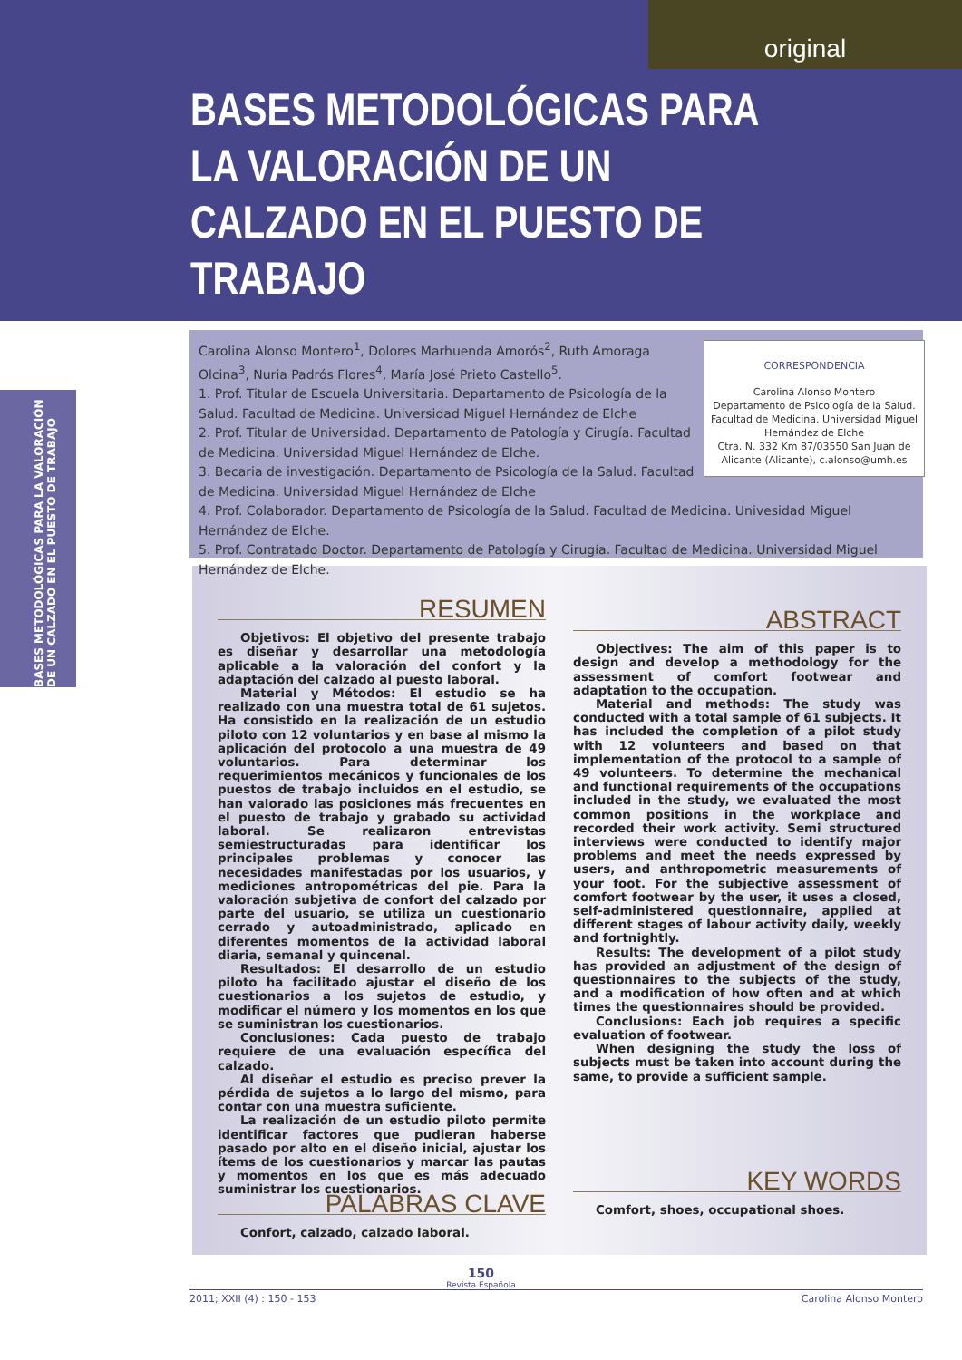original
BASES METODOLÓGICAS PARA LA VALORACIÓN DE UN CALZADO EN EL PUESTO DE TRABAJO
BASES METODOLÓGICAS PARA LA VALORACIÓN DE UN CALZADO EN EL PUESTO DE TRABAJO
CORRESPONDENCIA
Carolina Alonso Montero
Departamento de Psicología de la Salud. Facultad de Medicina. Universidad Miguel Hernández de Elche
Ctra. N. 332 Km 87/03550 San Juan de Alicante (Alicante), c.alonso@umh.es
Carolina Alonso Montero<sup>1</sup>, Dolores Marhuenda Amorós<sup>2</sup>, Ruth Amoraga Olcina<sup>3</sup>, Nuria Padrós Flores<sup>4</sup>, María José Prieto Castello<sup>5</sup>.
1. Prof. Titular de Escuela Universitaria. Departamento de Psicología de la Salud. Facultad de Medicina. Universidad Miguel Hernández de Elche
2. Prof. Titular de Universidad. Departamento de Patología y Cirugía. Facultad de Medicina. Universidad Miguel Hernández de Elche.
3. Becaria de investigación. Departamento de Psicología de la Salud. Facultad de Medicina. Universidad Miguel Hernández de Elche
4. Prof. Colaborador. Departamento de Psicología de la Salud. Facultad de Medicina. Univesidad Miguel Hernández de Elche.
5. Prof. Contratado Doctor. Departamento de Patología y Cirugía. Facultad de Medicina. Universidad Miguel Hernández de Elche.
RESUMEN
Objetivos: El objetivo del presente trabajo es diseñar y desarrollar una metodología aplicable a la valoración del confort y la adaptación del calzado al puesto laboral.
Material y Métodos: El estudio se ha realizado con una muestra total de 61 sujetos. Ha consistido en la realización de un estudio piloto con 12 voluntarios y en base al mismo la aplicación del protocolo a una muestra de 49 voluntarios. Para determinar los requerimientos mecánicos y funcionales de los puestos de trabajo incluidos en el estudio, se han valorado las posiciones más frecuentes en el puesto de trabajo y grabado su actividad laboral. Se realizaron entrevistas semiestructuradas para identificar los principales problemas y conocer las necesidades manifestadas por los usuarios, y mediciones antropométricas del pie. Para la valoración subjetiva de confort del calzado por parte del usuario, se utiliza un cuestionario cerrado y autoadministrado, aplicado en diferentes momentos de la actividad laboral diaria, semanal y quincenal.
Resultados: El desarrollo de un estudio piloto ha facilitado ajustar el diseño de los cuestionarios a los sujetos de estudio, y modificar el número y los momentos en los que se suministran los cuestionarios.
Conclusiones: Cada puesto de trabajo requiere de una evaluación específica del calzado.
Al diseñar el estudio es preciso prever la pérdida de sujetos a lo largo del mismo, para contar con una muestra suficiente.
La realización de un estudio piloto permite identificar factores que pudieran haberse pasado por alto en el diseño inicial, ajustar los ítems de los cuestionarios y marcar las pautas y momentos en los que es más adecuado suministrar los cuestionarios.
PALABRAS CLAVE
Confort, calzado, calzado laboral.
ABSTRACT
Objectives: The aim of this paper is to design and develop a methodology for the assessment of comfort footwear and adaptation to the occupation.
Material and methods: The study was conducted with a total sample of 61 subjects. It has included the completion of a pilot study with 12 volunteers and based on that implementation of the protocol to a sample of 49 volunteers. To determine the mechanical and functional requirements of the occupations included in the study, we evaluated the most common positions in the workplace and recorded their work activity. Semi structured interviews were conducted to identify major problems and meet the needs expressed by users, and anthropometric measurements of your foot. For the subjective assessment of comfort footwear by the user, it uses a closed, self-administered questionnaire, applied at different stages of labour activity daily, weekly and fortnightly.
Results: The development of a pilot study has provided an adjustment of the design of questionnaires to the subjects of the study, and a modification of how often and at which times the questionnaires should be provided.
Conclusions: Each job requires a specific evaluation of footwear.
When designing the study the loss of subjects must be taken into account during the same, to provide a sufficient sample.
KEY WORDS
Comfort, shoes, occupational shoes.
150
Revista Española
2011; XXII (4) : 150 - 153 Carolina Alonso Montero